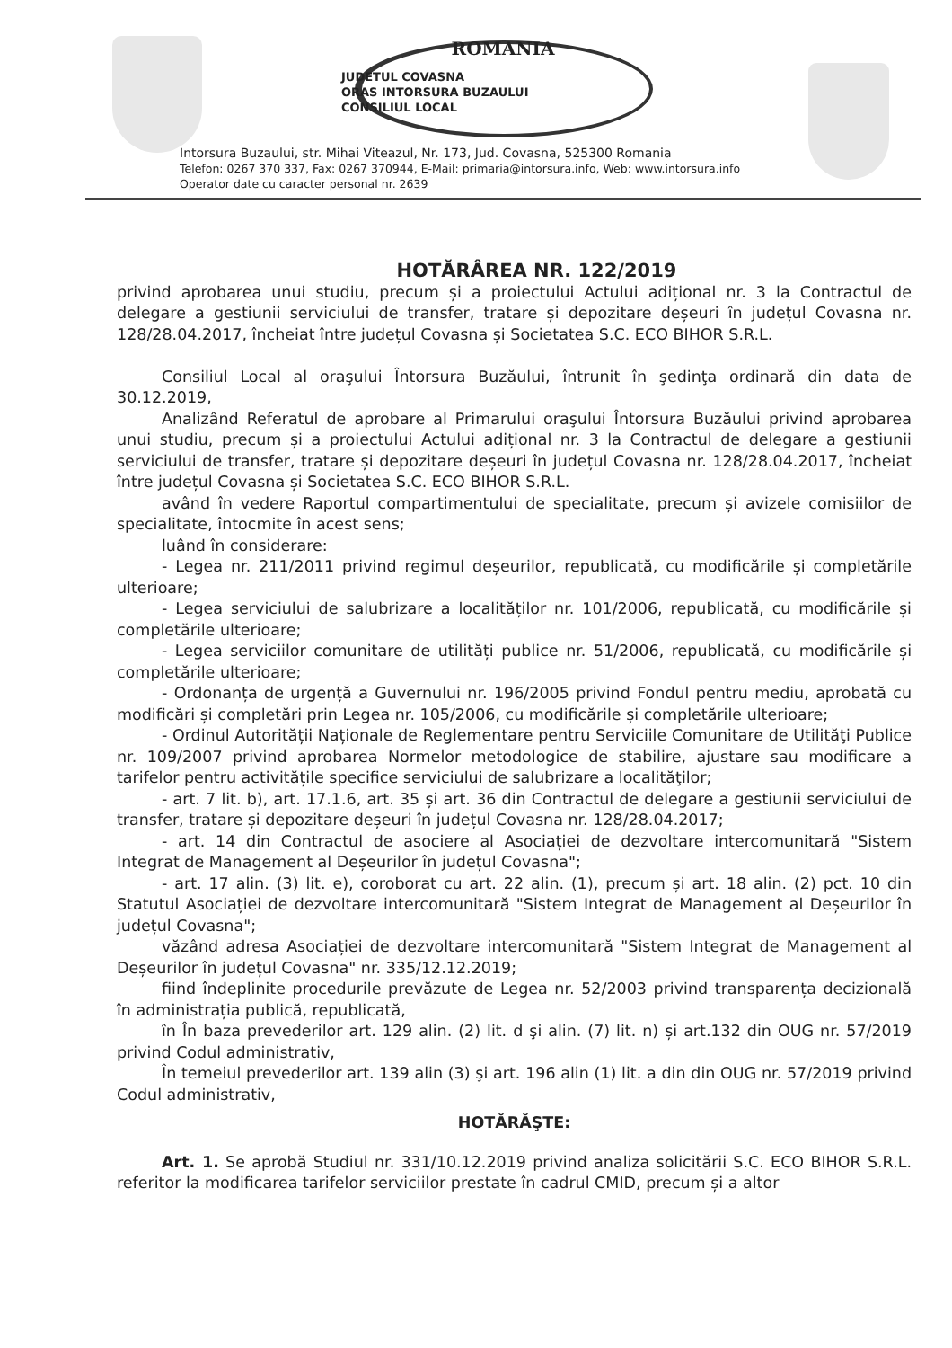ROMANIA
JUDETUL COVASNA
ORAS INTORSURA BUZAULUI
CONSILIUL LOCAL
Intorsura Buzaului, str. Mihai Viteazul, Nr. 173, Jud. Covasna, 525300 Romania
Telefon: 0267 370 337, Fax: 0267 370944, E-Mail: primaria@intorsura.info, Web: www.intorsura.info
Operator date cu caracter personal nr. 2639
HOTĂRÂREA NR. 122/2019
privind aprobarea unui studiu, precum și a proiectului Actului adițional nr. 3 la Contractul de delegare a gestiunii serviciului de transfer, tratare și depozitare deșeuri în județul Covasna nr. 128/28.04.2017, încheiat între județul Covasna și Societatea S.C. ECO BIHOR S.R.L.
Consiliul Local al oraşului Întorsura Buzăului, întrunit în şedinţa ordinară din data de 30.12.2019,
Analizând Referatul de aprobare al Primarului oraşului Întorsura Buzăului privind aprobarea unui studiu, precum și a proiectului Actului adițional nr. 3 la Contractul de delegare a gestiunii serviciului de transfer, tratare și depozitare deșeuri în județul Covasna nr. 128/28.04.2017, încheiat între județul Covasna și Societatea S.C. ECO BIHOR S.R.L.
având în vedere Raportul compartimentului de specialitate, precum și avizele comisiilor de specialitate, întocmite în acest sens;
luând în considerare:
- Legea nr. 211/2011 privind regimul deșeurilor, republicată, cu modificările și completările ulterioare;
- Legea serviciului de salubrizare a localităților nr. 101/2006, republicată, cu modificările și completările ulterioare;
- Legea serviciilor comunitare de utilități publice nr. 51/2006, republicată, cu modificările și completările ulterioare;
- Ordonanța de urgență a Guvernului nr. 196/2005 privind Fondul pentru mediu, aprobată cu modificări și completări prin Legea nr. 105/2006, cu modificările și completările ulterioare;
- Ordinul Autorității Naționale de Reglementare pentru Serviciile Comunitare de Utilităţi Publice nr. 109/2007 privind aprobarea Normelor metodologice de stabilire, ajustare sau modificare a tarifelor pentru activitățile specifice serviciului de salubrizare a localităţilor;
- art. 7 lit. b), art. 17.1.6, art. 35 și art. 36 din Contractul de delegare a gestiunii serviciului de transfer, tratare și depozitare deșeuri în județul Covasna nr. 128/28.04.2017;
- art. 14 din Contractul de asociere al Asociației de dezvoltare intercomunitară "Sistem Integrat de Management al Deșeurilor în județul Covasna";
- art. 17 alin. (3) lit. e), coroborat cu art. 22 alin. (1), precum și art. 18 alin. (2) pct. 10 din Statutul Asociației de dezvoltare intercomunitară "Sistem Integrat de Management al Deșeurilor în județul Covasna";
văzând adresa Asociației de dezvoltare intercomunitară "Sistem Integrat de Management al Deșeurilor în județul Covasna" nr. 335/12.12.2019;
fiind îndeplinite procedurile prevăzute de Legea nr. 52/2003 privind transparența decizională în administrația publică, republicată,
în În baza prevederilor art. 129 alin. (2) lit. d şi alin. (7) lit. n) și art.132 din OUG nr. 57/2019 privind Codul administrativ,
În temeiul prevederilor art. 139 alin (3) şi art. 196 alin (1) lit. a din din OUG nr. 57/2019 privind Codul administrativ,
HOTĂRĂŞTE:
Art. 1. Se aprobă Studiul nr. 331/10.12.2019 privind analiza solicitării S.C. ECO BIHOR S.R.L. referitor la modificarea tarifelor serviciilor prestate în cadrul CMID, precum și a altor